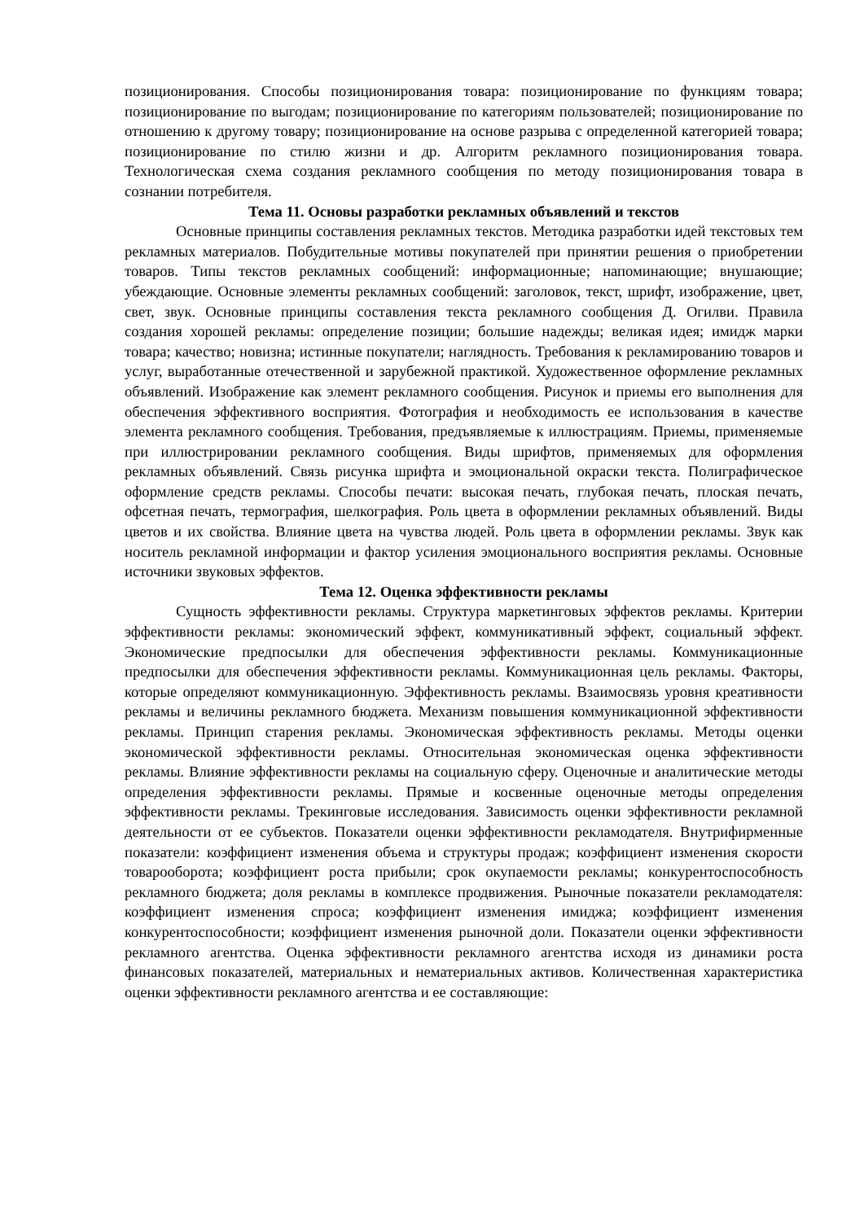позиционирования. Способы позиционирования товара: позиционирование по функциям товара; позиционирование по выгодам; позиционирование по категориям пользователей; позиционирование по отношению к другому товару; позиционирование на основе разрыва с определенной категорией товара; позиционирование по стилю жизни и др. Алгоритм рекламного позиционирования товара. Технологическая схема создания рекламного сообщения по методу позиционирования товара в сознании потребителя.
Тема 11. Основы разработки рекламных объявлений и текстов
Основные принципы составления рекламных текстов. Методика разработки идей текстовых тем рекламных материалов. Побудительные мотивы покупателей при принятии решения о приобретении товаров. Типы текстов рекламных сообщений: информационные; напоминающие; внушающие; убеждающие. Основные элементы рекламных сообщений: заголовок, текст, шрифт, изображение, цвет, свет, звук. Основные принципы составления текста рекламного сообщения Д. Огилви. Правила создания хорошей рекламы: определение позиции; большие надежды; великая идея; имидж марки товара; качество; новизна; истинные покупатели; наглядность. Требования к рекламированию товаров и услуг, выработанные отечественной и зарубежной практикой. Художественное оформление рекламных объявлений. Изображение как элемент рекламного сообщения. Рисунок и приемы его выполнения для обеспечения эффективного восприятия. Фотография и необходимость ее использования в качестве элемента рекламного сообщения. Требования, предъявляемые к иллюстрациям. Приемы, применяемые при иллюстрировании рекламного сообщения. Виды шрифтов, применяемых для оформления рекламных объявлений. Связь рисунка шрифта и эмоциональной окраски текста. Полиграфическое оформление средств рекламы. Способы печати: высокая печать, глубокая печать, плоская печать, офсетная печать, термография, шелкография. Роль цвета в оформлении рекламных объявлений. Виды цветов и их свойства. Влияние цвета на чувства людей. Роль цвета в оформлении рекламы. Звук как носитель рекламной информации и фактор усиления эмоционального восприятия рекламы. Основные источники звуковых эффектов.
Тема 12. Оценка эффективности рекламы
Сущность эффективности рекламы. Структура маркетинговых эффектов рекламы. Критерии эффективности рекламы: экономический эффект, коммуникативный эффект, социальный эффект. Экономические предпосылки для обеспечения эффективности рекламы. Коммуникационные предпосылки для обеспечения эффективности рекламы. Коммуникационная цель рекламы. Факторы, которые определяют коммуникационную. Эффективность рекламы. Взаимосвязь уровня креативности рекламы и величины рекламного бюджета. Механизм повышения коммуникационной эффективности рекламы. Принцип старения рекламы. Экономическая эффективность рекламы. Методы оценки экономической эффективности рекламы. Относительная экономическая оценка эффективности рекламы. Влияние эффективности рекламы на социальную сферу. Оценочные и аналитические методы определения эффективности рекламы. Прямые и косвенные оценочные методы определения эффективности рекламы. Трекинговые исследования. Зависимость оценки эффективности рекламной деятельности от ее субъектов. Показатели оценки эффективности рекламодателя. Внутрифирменные показатели: коэффициент изменения объема и структуры продаж; коэффициент изменения скорости товарооборота; коэффициент роста прибыли; срок окупаемости рекламы; конкурентоспособность рекламного бюджета; доля рекламы в комплексе продвижения. Рыночные показатели рекламодателя: коэффициент изменения спроса; коэффициент изменения имиджа; коэффициент изменения конкурентоспособности; коэффициент изменения рыночной доли. Показатели оценки эффективности рекламного агентства. Оценка эффективности рекламного агентства исходя из динамики роста финансовых показателей, материальных и нематериальных активов. Количественная характеристика оценки эффективности рекламного агентства и ее составляющие: